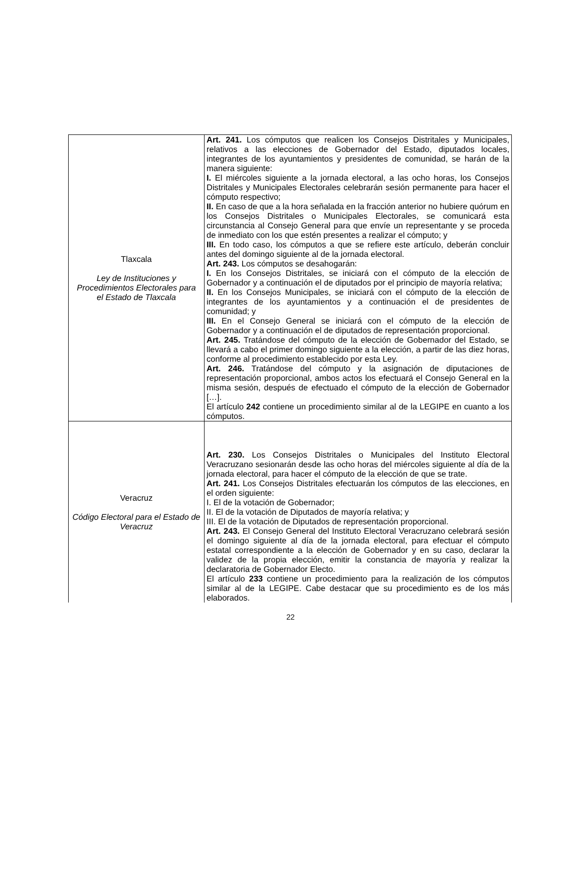| Tlaxcala Ley de Instituciones y Procedimientos Electorales para el Estado de Tlaxcala | Art. 241. Los cómputos que realicen los Consejos Distritales y Municipales, relativos a las elecciones de Gobernador del Estado, diputados locales, integrantes de los ayuntamientos y presidentes de comunidad, se harán de la manera siguiente: I. El miércoles siguiente a la jornada electoral, a las ocho horas, los Consejos Distritales y Municipales Electorales celebrarán sesión permanente para hacer el cómputo respectivo; II. En caso de que a la hora señalada en la fracción anterior no hubiere quórum en los Consejos Distritales o Municipales Electorales, se comunicará esta circunstancia al Consejo General para que envíe un representante y se proceda de inmediato con los que estén presentes a realizar el cómputo; y III. En todo caso, los cómputos a que se refiere este artículo, deberán concluir antes del domingo siguiente al de la jornada electoral. Art. 243. Los cómputos se desahogarán: I. En los Consejos Distritales, se iniciará con el cómputo de la elección de Gobernador y a continuación el de diputados por el principio de mayoría relativa; II. En los Consejos Municipales, se iniciará con el cómputo de la elección de integrantes de los ayuntamientos y a continuación el de presidentes de comunidad; y III. En el Consejo General se iniciará con el cómputo de la elección de Gobernador y a continuación el de diputados de representación proporcional. Art. 245. Tratándose del cómputo de la elección de Gobernador del Estado, se llevará a cabo el primer domingo siguiente a la elección, a partir de las diez horas, conforme al procedimiento establecido por esta Ley. Art. 246. Tratándose del cómputo y la asignación de diputaciones de representación proporcional, ambos actos los efectuará el Consejo General en la misma sesión, después de efectuado el cómputo de la elección de Gobernador […]. El artículo 242 contiene un procedimiento similar al de la LEGIPE en cuanto a los cómputos. |
| Veracruz Código Electoral para el Estado de Veracruz | Art. 230. Los Consejos Distritales o Municipales del Instituto Electoral Veracruzano sesionarán desde las ocho horas del miércoles siguiente al día de la jornada electoral, para hacer el cómputo de la elección de que se trate. Art. 241. Los Consejos Distritales efectuarán los cómputos de las elecciones, en el orden siguiente: I. El de la votación de Gobernador; II. El de la votación de Diputados de mayoría relativa; y III. El de la votación de Diputados de representación proporcional. Art. 243. El Consejo General del Instituto Electoral Veracruzano celebrará sesión el domingo siguiente al día de la jornada electoral, para efectuar el cómputo estatal correspondiente a la elección de Gobernador y en su caso, declarar la validez de la propia elección, emitir la constancia de mayoría y realizar la declaratoria de Gobernador Electo. El artículo 233 contiene un procedimiento para la realización de los cómputos similar al de la LEGIPE. Cabe destacar que su procedimiento es de los más elaborados. |
22